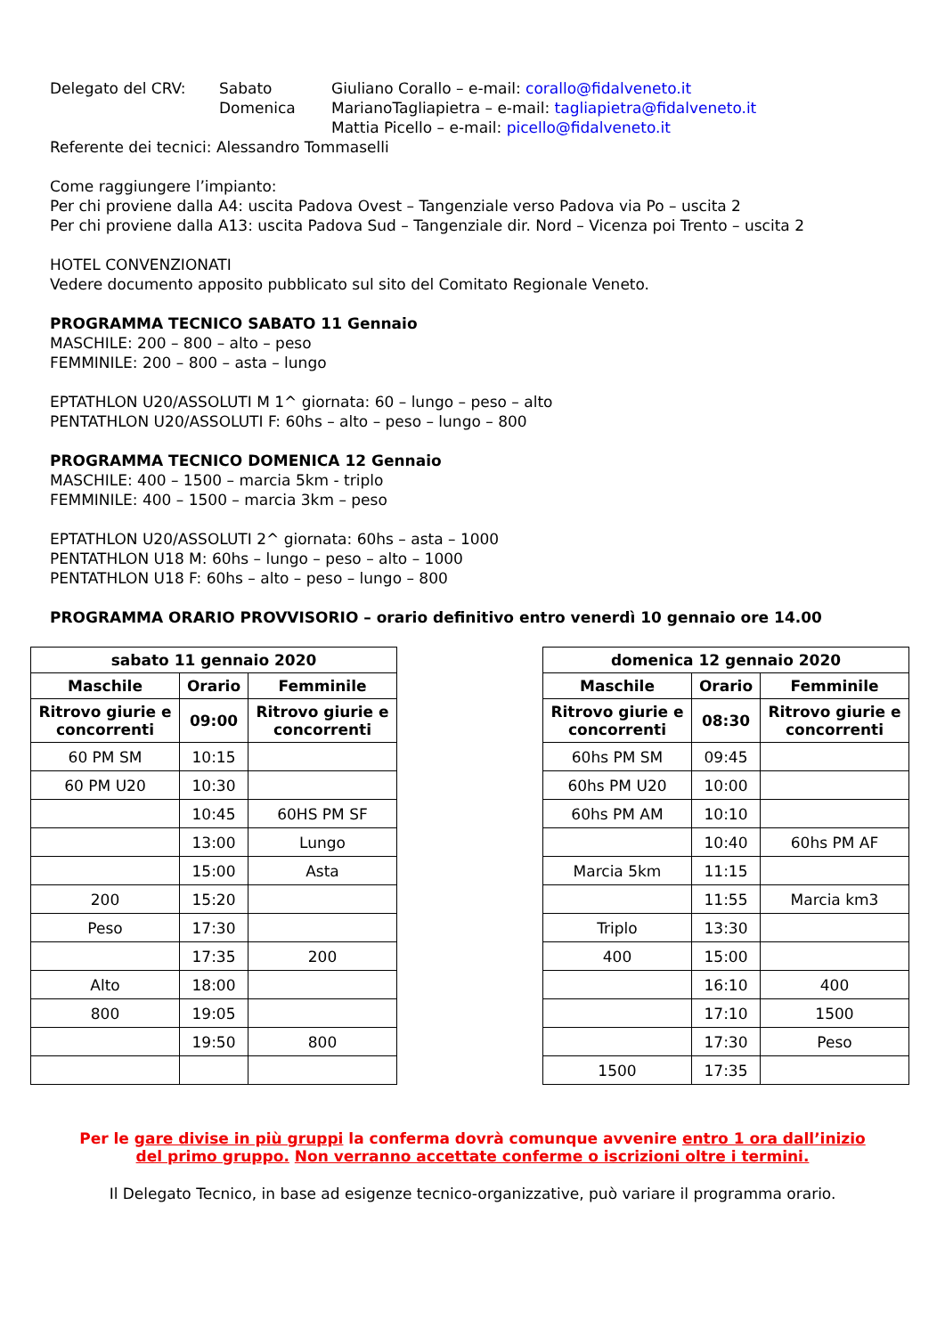Delegato del CRV: Sabato Giuliano Corallo – e-mail: corallo@fidalveneto.it
Domenica MarianoTagliapietra – e-mail: tagliapietra@fidalveneto.it
Mattia Picello – e-mail: picello@fidalveneto.it
Referente dei tecnici: Alessandro Tommaselli
Come raggiungere l’impianto:
Per chi proviene dalla A4: uscita Padova Ovest – Tangenziale verso Padova via Po – uscita 2
Per chi proviene dalla A13: uscita Padova Sud – Tangenziale dir. Nord – Vicenza poi Trento – uscita 2
HOTEL CONVENZIONATI
Vedere documento apposito pubblicato sul sito del Comitato Regionale Veneto.
PROGRAMMA TECNICO SABATO 11 Gennaio
MASCHILE: 200 – 800 – alto – peso
FEMMINILE: 200 – 800 – asta – lungo
EPTATHLON U20/ASSOLUTI M 1^ giornata: 60 – lungo – peso – alto
PENTATHLON U20/ASSOLUTI F: 60hs – alto – peso – lungo – 800
PROGRAMMA TECNICO DOMENICA 12 Gennaio
MASCHILE: 400 – 1500 – marcia 5km - triplo
FEMMINILE: 400 – 1500 – marcia 3km – peso
EPTATHLON U20/ASSOLUTI 2^ giornata: 60hs – asta – 1000
PENTATHLON U18 M: 60hs – lungo – peso – alto – 1000
PENTATHLON U18 F: 60hs – alto – peso – lungo – 800
PROGRAMMA ORARIO PROVVISORIO – orario definitivo entro venerdì 10 gennaio ore 14.00
| sabato 11 gennaio 2020 | | |
| --- | --- | --- |
| Maschile | Orario | Femminile |
| Ritrovo giurie e concorrenti | 09:00 | Ritrovo giurie e concorrenti |
| 60 PM SM | 10:15 | |
| 60 PM U20 | 10:30 | |
| | 10:45 | 60HS PM SF |
| | 13:00 | Lungo |
| | 15:00 | Asta |
| 200 | 15:20 | |
| Peso | 17:30 | |
| | 17:35 | 200 |
| Alto | 18:00 | |
| 800 | 19:05 | |
| | 19:50 | 800 |
| domenica 12 gennaio 2020 | | |
| --- | --- | --- |
| Maschile | Orario | Femminile |
| Ritrovo giurie e concorrenti | 08:30 | Ritrovo giurie e concorrenti |
| 60hs PM SM | 09:45 | |
| 60hs PM U20 | 10:00 | |
| 60hs PM AM | 10:10 | |
| | 10:40 | 60hs PM AF |
| Marcia 5km | 11:15 | |
| | 11:55 | Marcia km3 |
| Triplo | 13:30 | |
| 400 | 15:00 | |
| | 16:10 | 400 |
| | 17:10 | 1500 |
| | 17:30 | Peso |
| 1500 | 17:35 | |
Per le gare divise in più gruppi la conferma dovrà comunque avvenire entro 1 ora dall’inizio
del primo gruppo. Non verranno accettate conferme o iscrizioni oltre i termini.
Il Delegato Tecnico, in base ad esigenze tecnico-organizzative, può variare il programma orario.